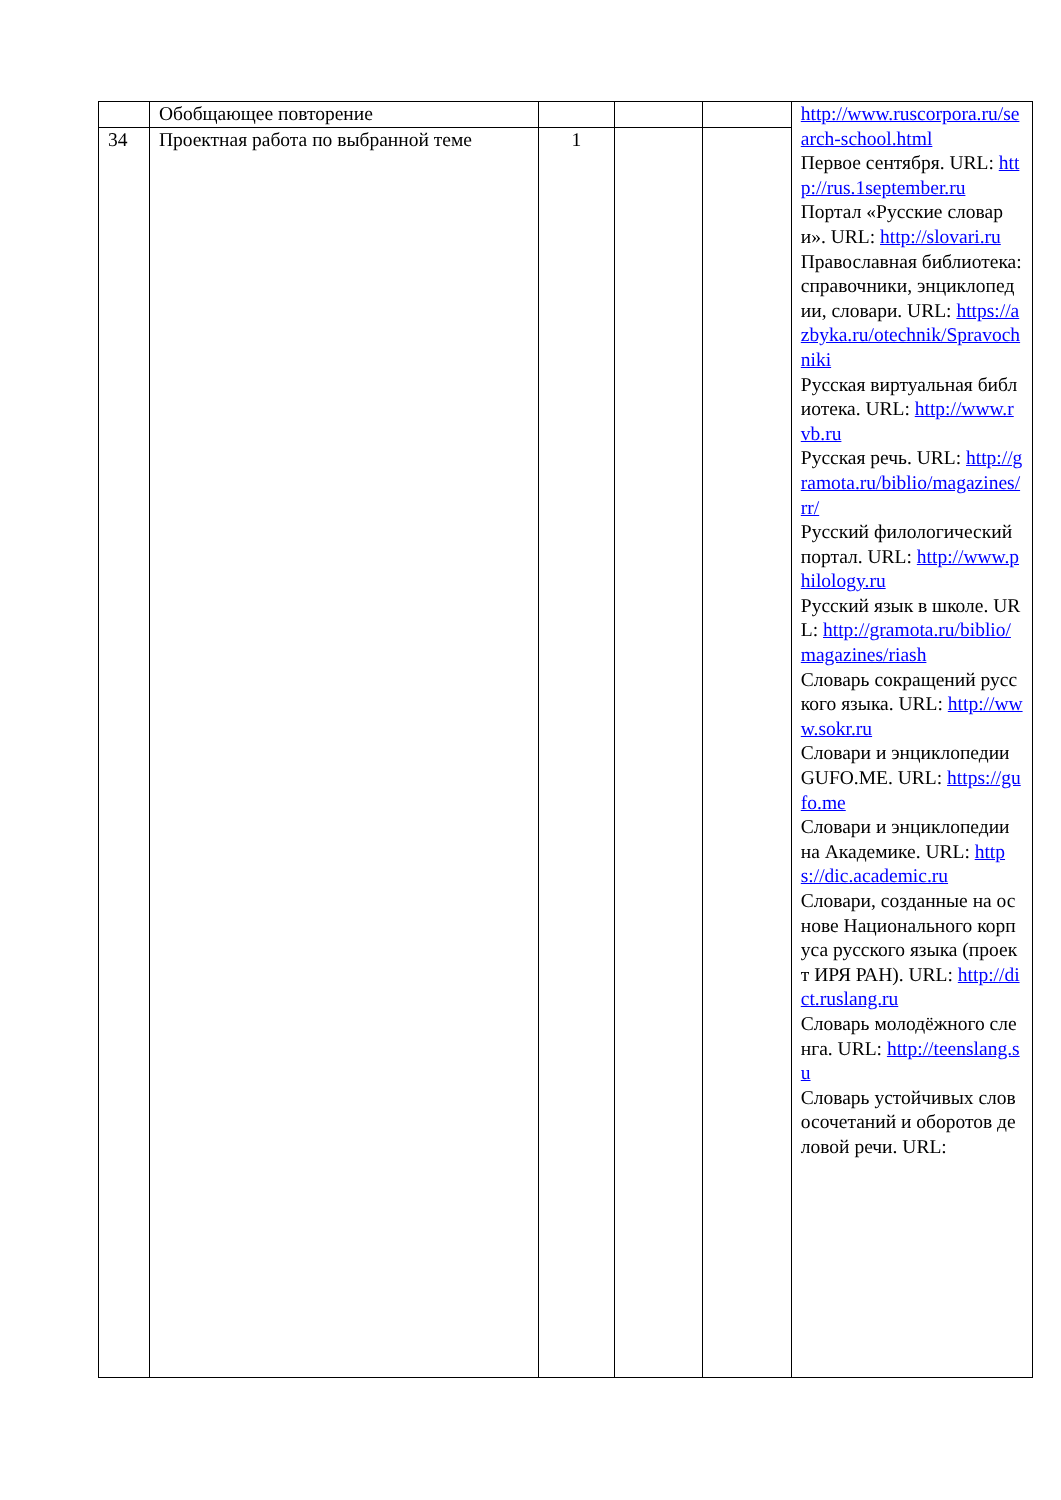| | Обобщающее повторение | | | | http://www.ruscorpora.ru/search-school.html Первое сентября. URL: http://rus.1september.ru Портал «Русские словари». URL: http://slovari.ru Православная библиотека: справочники, энциклопедии, словари. URL: https://azbyka.ru/otechnik/Spravochniki Русская виртуальная библиотека. URL: http://www.rvb.ru Русская речь. URL: http://gramota.ru/biblio/magazines/rr/ Русский филологический портал. URL: http://www.philology.ru Русский язык в школе. URL: http://gramota.ru/biblio/magazines/riash Словарь сокращений русского языка. URL: http://www.sokr.ru Словари и энциклопедии GUFO.ME. URL: https://gufo.me Словари и энциклопедии на Академике. URL: https://dic.academic.ru Словари, созданные на основе Национального корпуса русского языка (проект ИРЯ РАН). URL: http://dict.ruslang.ru Словарь молодёжного сленга. URL: http://teenslang.su Словарь устойчивых словосочетаний и оборотов деловой речи. URL: |
| 34 | Проектная работа по выбранной теме | 1 | | | |